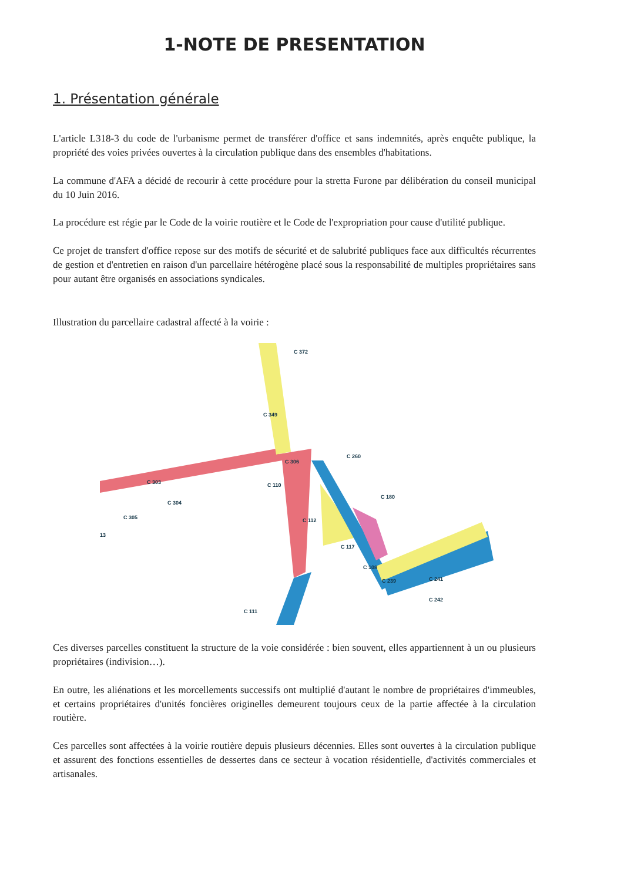1-NOTE DE PRESENTATION
1. Présentation générale
L'article L318-3 du code de l'urbanisme permet de transférer d'office et sans indemnités, après enquête publique, la propriété des voies privées ouvertes à la circulation publique dans des ensembles d'habitations.
La commune d'AFA a décidé de recourir à cette procédure pour la stretta Furone par délibération du conseil municipal du 10 Juin 2016.
La procédure est régie par le Code de la voirie routière et le Code de l'expropriation pour cause d'utilité publique.
Ce projet de transfert d'office repose sur des motifs de sécurité et de salubrité publiques face aux difficultés récurrentes de gestion et d'entretien en raison d'un parcellaire hétérogène placé sous la responsabilité de multiples propriétaires sans pour autant être organisés en associations syndicales.
Illustration du parcellaire cadastral affecté à la voirie :
C 372
C 349
C 260
C 306
C 303
C 304
C 305
13
C 110
C 112
C 180
C 117
C 108
C 239
C 241
C 242
C 111
Ces diverses parcelles constituent la structure de la voie considérée : bien souvent, elles appartiennent à un ou plusieurs propriétaires (indivision…).
En outre, les aliénations et les morcellements successifs ont multiplié d'autant le nombre de propriétaires d'immeubles, et certains propriétaires d'unités foncières originelles demeurent toujours ceux de la partie affectée à la circulation routière.
Ces parcelles sont affectées à la voirie routière depuis plusieurs décennies. Elles sont ouvertes à la circulation publique et assurent des fonctions essentielles de dessertes dans ce secteur à vocation résidentielle, d'activités commerciales et artisanales.